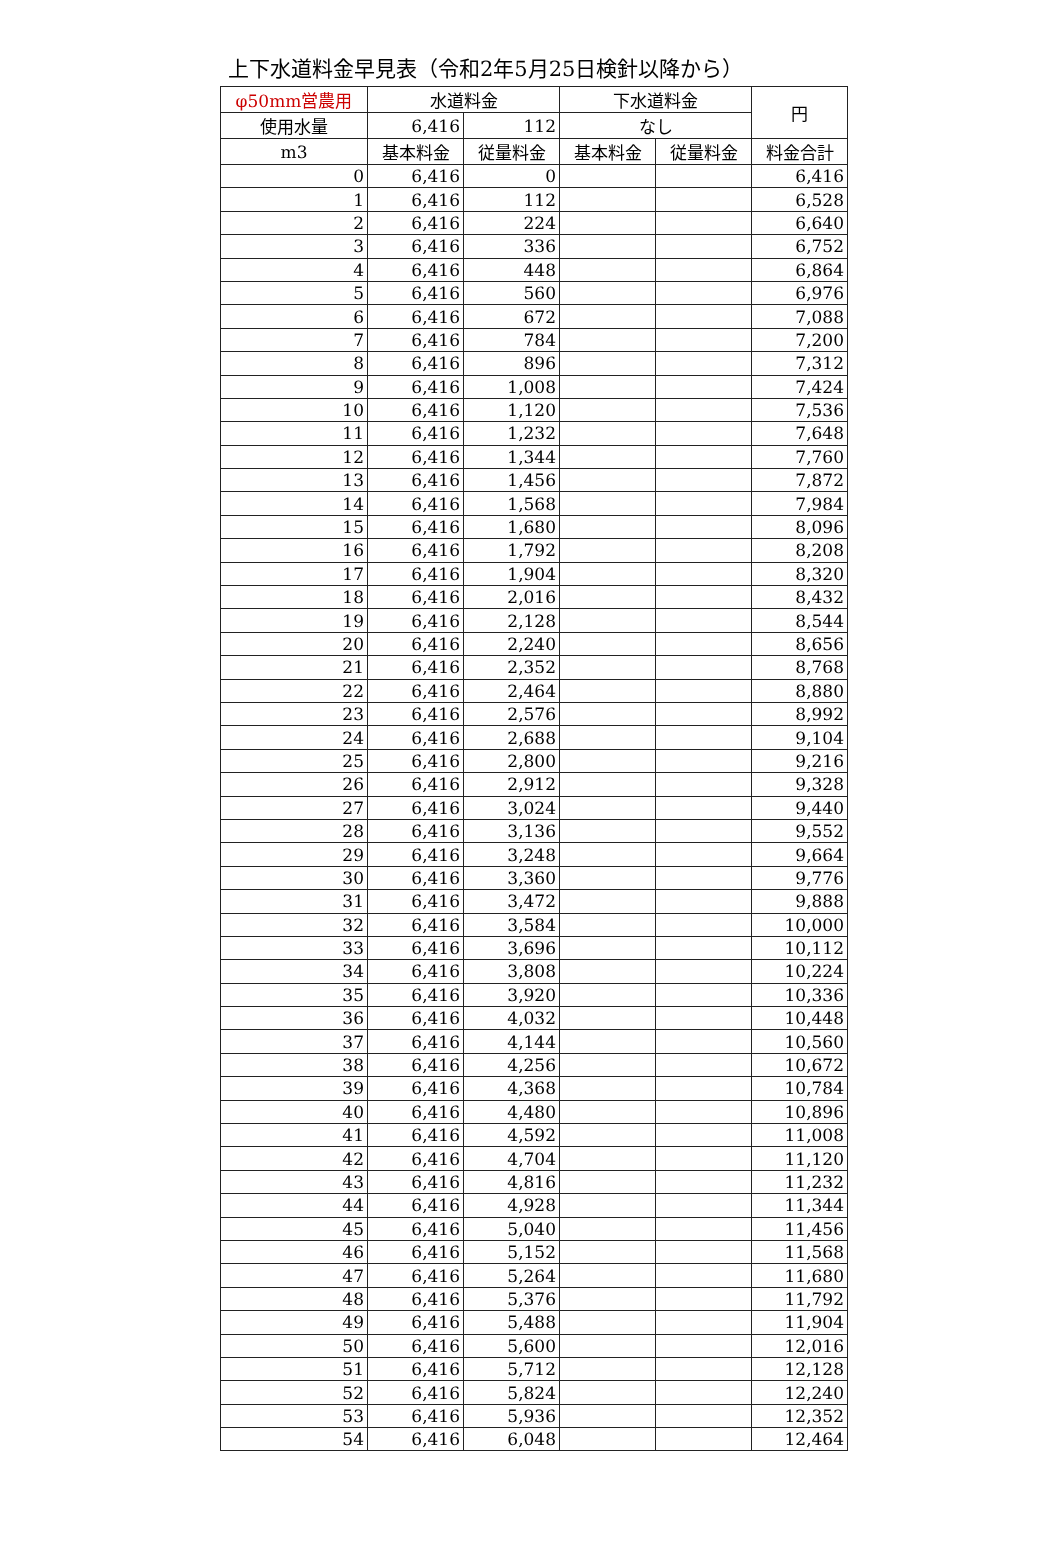上下水道料金早見表（令和2年5月25日検針以降から）
| φ50mm営農用 | 水道料金 | | 下水道料金 | | 円 |
| --- | --- | --- | --- | --- | --- |
| 使用水量 | 6,416 | 112 | なし | | |
| m3 | 基本料金 | 従量料金 | 基本料金 | 従量料金 | 料金合計 |
| 0 | 6,416 | 0 | | | 6,416 |
| 1 | 6,416 | 112 | | | 6,528 |
| 2 | 6,416 | 224 | | | 6,640 |
| 3 | 6,416 | 336 | | | 6,752 |
| 4 | 6,416 | 448 | | | 6,864 |
| 5 | 6,416 | 560 | | | 6,976 |
| 6 | 6,416 | 672 | | | 7,088 |
| 7 | 6,416 | 784 | | | 7,200 |
| 8 | 6,416 | 896 | | | 7,312 |
| 9 | 6,416 | 1,008 | | | 7,424 |
| 10 | 6,416 | 1,120 | | | 7,536 |
| 11 | 6,416 | 1,232 | | | 7,648 |
| 12 | 6,416 | 1,344 | | | 7,760 |
| 13 | 6,416 | 1,456 | | | 7,872 |
| 14 | 6,416 | 1,568 | | | 7,984 |
| 15 | 6,416 | 1,680 | | | 8,096 |
| 16 | 6,416 | 1,792 | | | 8,208 |
| 17 | 6,416 | 1,904 | | | 8,320 |
| 18 | 6,416 | 2,016 | | | 8,432 |
| 19 | 6,416 | 2,128 | | | 8,544 |
| 20 | 6,416 | 2,240 | | | 8,656 |
| 21 | 6,416 | 2,352 | | | 8,768 |
| 22 | 6,416 | 2,464 | | | 8,880 |
| 23 | 6,416 | 2,576 | | | 8,992 |
| 24 | 6,416 | 2,688 | | | 9,104 |
| 25 | 6,416 | 2,800 | | | 9,216 |
| 26 | 6,416 | 2,912 | | | 9,328 |
| 27 | 6,416 | 3,024 | | | 9,440 |
| 28 | 6,416 | 3,136 | | | 9,552 |
| 29 | 6,416 | 3,248 | | | 9,664 |
| 30 | 6,416 | 3,360 | | | 9,776 |
| 31 | 6,416 | 3,472 | | | 9,888 |
| 32 | 6,416 | 3,584 | | | 10,000 |
| 33 | 6,416 | 3,696 | | | 10,112 |
| 34 | 6,416 | 3,808 | | | 10,224 |
| 35 | 6,416 | 3,920 | | | 10,336 |
| 36 | 6,416 | 4,032 | | | 10,448 |
| 37 | 6,416 | 4,144 | | | 10,560 |
| 38 | 6,416 | 4,256 | | | 10,672 |
| 39 | 6,416 | 4,368 | | | 10,784 |
| 40 | 6,416 | 4,480 | | | 10,896 |
| 41 | 6,416 | 4,592 | | | 11,008 |
| 42 | 6,416 | 4,704 | | | 11,120 |
| 43 | 6,416 | 4,816 | | | 11,232 |
| 44 | 6,416 | 4,928 | | | 11,344 |
| 45 | 6,416 | 5,040 | | | 11,456 |
| 46 | 6,416 | 5,152 | | | 11,568 |
| 47 | 6,416 | 5,264 | | | 11,680 |
| 48 | 6,416 | 5,376 | | | 11,792 |
| 49 | 6,416 | 5,488 | | | 11,904 |
| 50 | 6,416 | 5,600 | | | 12,016 |
| 51 | 6,416 | 5,712 | | | 12,128 |
| 52 | 6,416 | 5,824 | | | 12,240 |
| 53 | 6,416 | 5,936 | | | 12,352 |
| 54 | 6,416 | 6,048 | | | 12,464 |